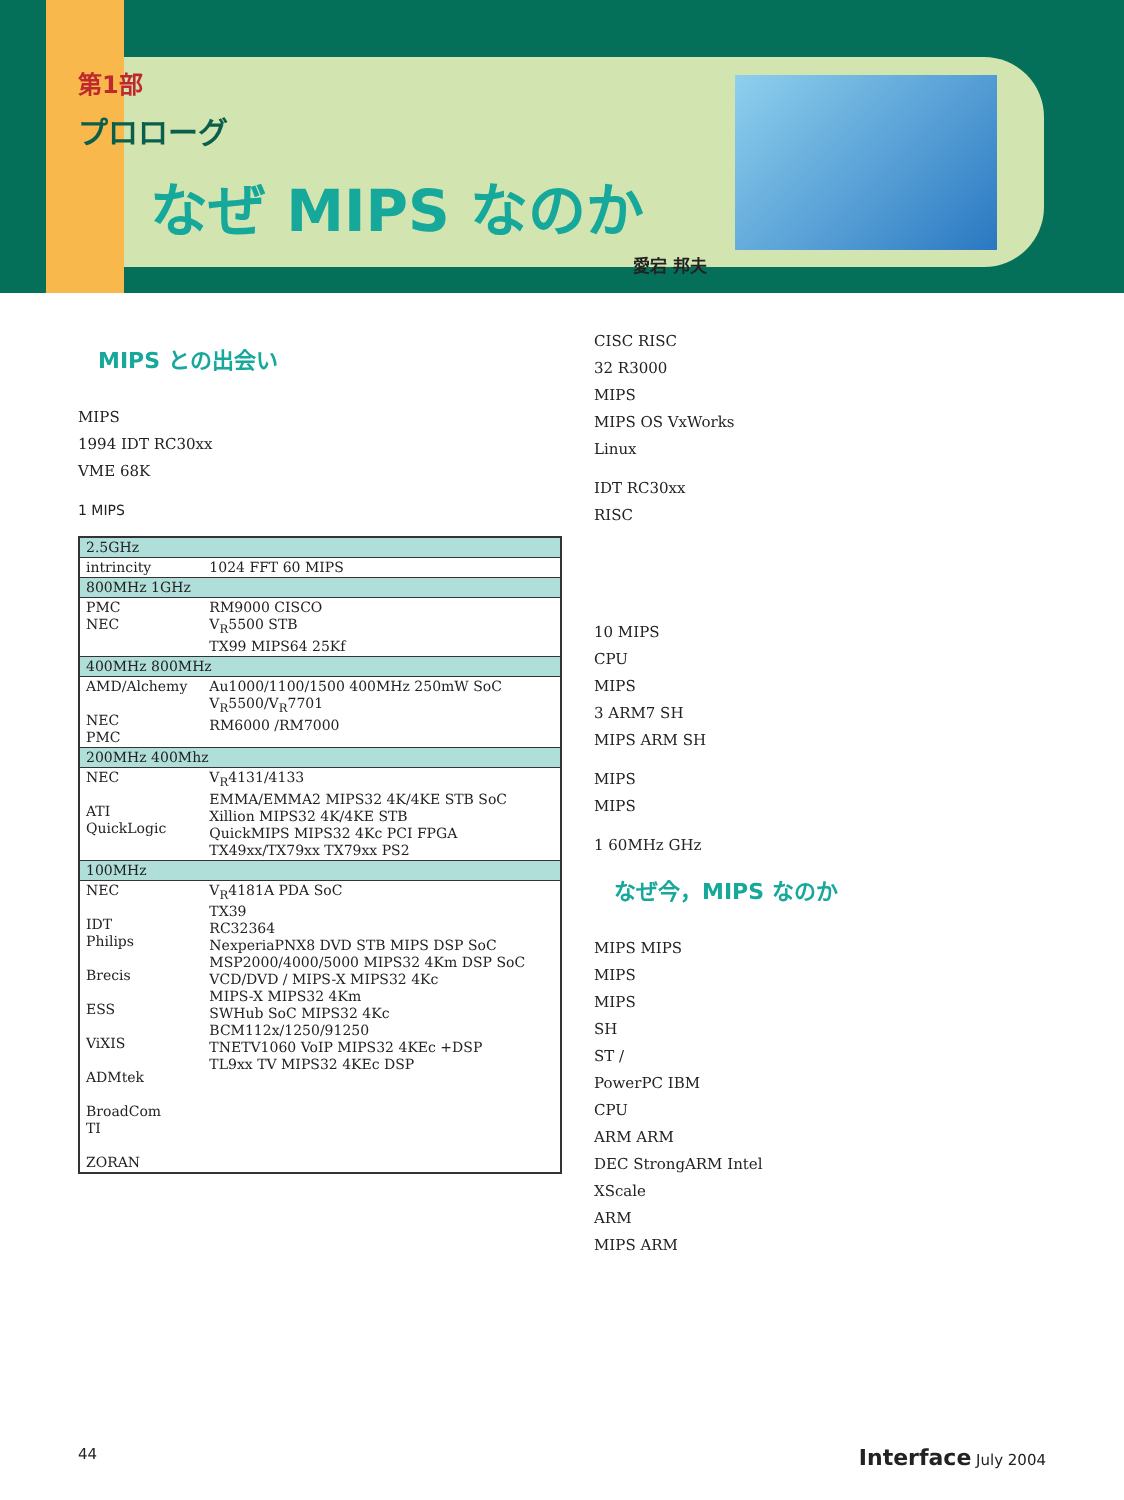第1部
プロローグ
なぜ MIPS なのか
愛宕 邦夫
MIPS との出会い
MIPS
1994 IDT RC30xx
VME 68K
1 MIPS
| 2.5GHz | |
| intrincity | 1024 FFT 60 MIPS |
| 800MHz 1GHz | |
| PMC NEC | RM9000 CISCO V<sub>R</sub>5500 STB TX99 MIPS64 25Kf |
| 400MHz 800MHz | |
| AMD/Alchemy NEC PMC | Au1000/1100/1500 400MHz 250mW SoC V<sub>R</sub>5500/V<sub>R</sub>7701 RM6000 /RM7000 |
| 200MHz 400Mhz | |
| NEC ATI QuickLogic | V<sub>R</sub>4131/4133 EMMA/EMMA2 MIPS32 4K/4KE STB SoC Xillion MIPS32 4K/4KE STB QuickMIPS MIPS32 4Kc PCI FPGA TX49xx/TX79xx TX79xx PS2 |
| 100MHz | |
| NEC IDT Philips Brecis ESS ViXIS ADMtek BroadCom TI ZORAN | V<sub>R</sub>4181A PDA SoC TX39 RC32364 NexperiaPNX8 DVD STB MIPS DSP SoC MSP2000/4000/5000 MIPS32 4Km DSP SoC VCD/DVD / MIPS-X MIPS32 4Kc MIPS-X MIPS32 4Km SWHub SoC MIPS32 4Kc BCM112x/1250/91250 TNETV1060 VoIP MIPS32 4KEc +DSP TL9xx TV MIPS32 4KEc DSP |
CISC RISC
32 R3000
MIPS
MIPS OS VxWorks
Linux
IDT RC30xx
RISC
10 MIPS
CPU
MIPS
3 ARM7 SH
MIPS ARM SH
MIPS
MIPS
1 60MHz GHz
なぜ今，MIPS なのか
MIPS MIPS
MIPS
MIPS
SH
ST /
PowerPC IBM
CPU
ARM ARM
DEC StrongARM Intel
XScale
ARM
MIPS ARM
44 Interface July 2004